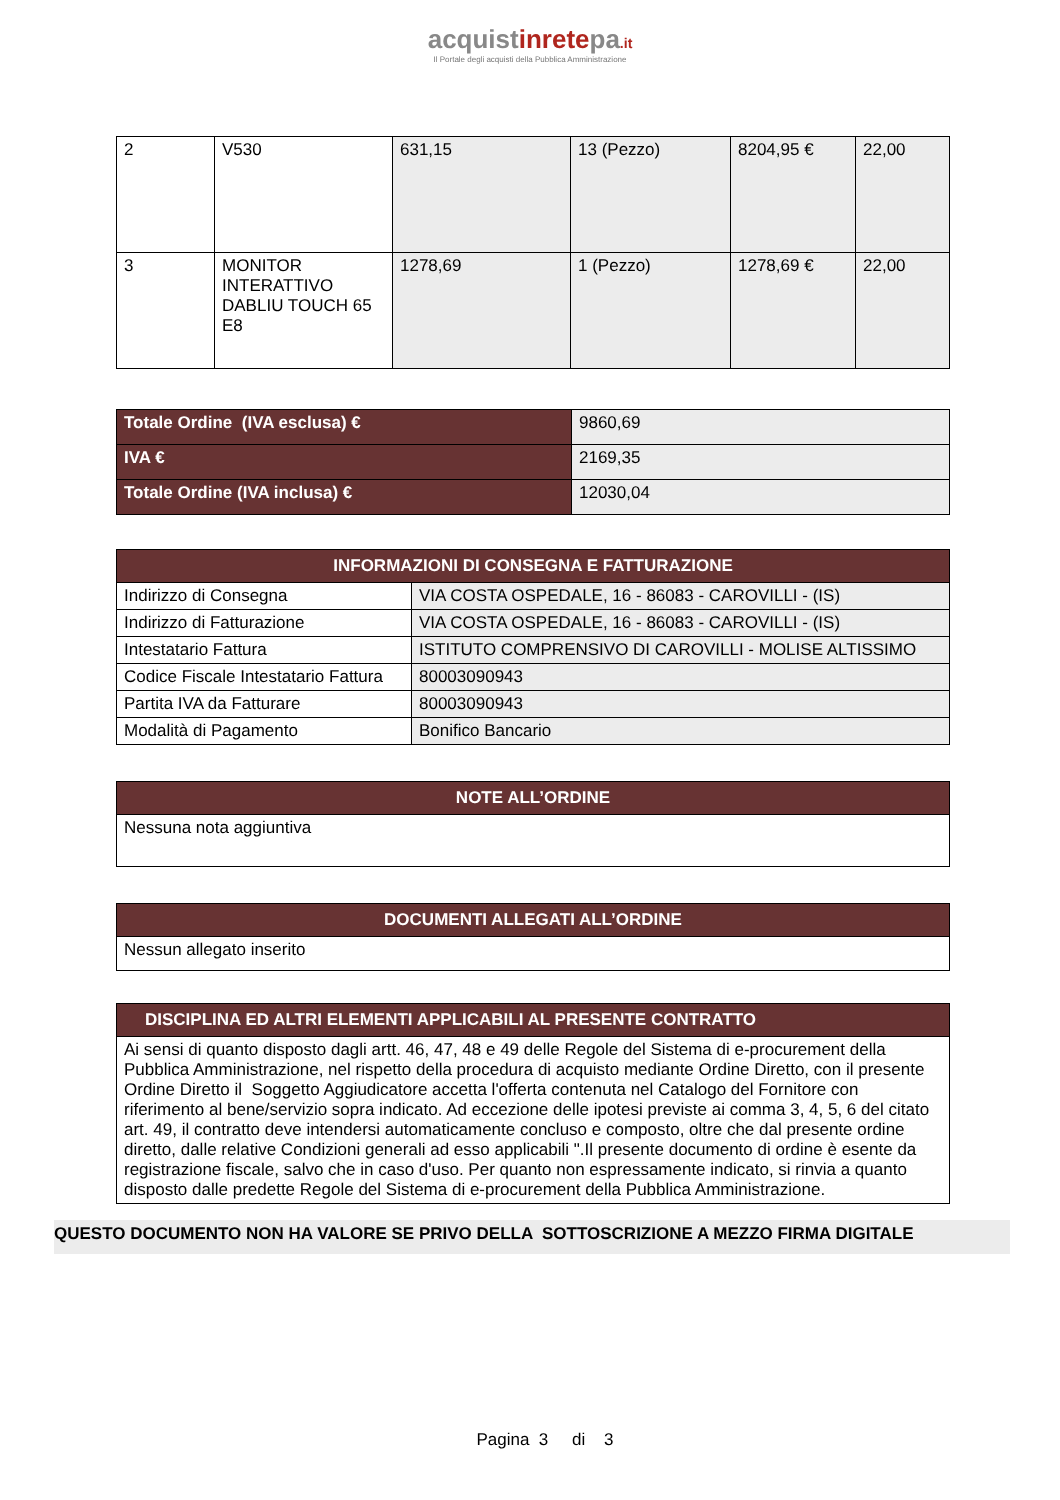acquistinretepa.it
Il Portale degli acquisti della Pubblica Amministrazione
| 2 | V530 | 631,15 | 13 (Pezzo) | 8204,95 € | 22,00 |
| 3 | MONITOR INTERATTIVO DABLIU TOUCH 65 E8 | 1278,69 | 1 (Pezzo) | 1278,69 € | 22,00 |
| Totale Ordine (IVA esclusa) € | 9860,69 |
| IVA € | 2169,35 |
| Totale Ordine (IVA inclusa) € | 12030,04 |
| INFORMAZIONI DI CONSEGNA E FATTURAZIONE | |
| --- | --- |
| Indirizzo di Consegna | VIA COSTA OSPEDALE, 16 - 86083 - CAROVILLI - (IS) |
| Indirizzo di Fatturazione | VIA COSTA OSPEDALE, 16 - 86083 - CAROVILLI - (IS) |
| Intestatario Fattura | ISTITUTO COMPRENSIVO DI CAROVILLI - MOLISE ALTISSIMO |
| Codice Fiscale Intestatario Fattura | 80003090943 |
| Partita IVA da Fatturare | 80003090943 |
| Modalità di Pagamento | Bonifico Bancario |
| NOTE ALL’ORDINE |
| --- |
| Nessuna nota aggiuntiva |
| DOCUMENTI ALLEGATI ALL’ORDINE |
| --- |
| Nessun allegato inserito |
| DISCIPLINA ED ALTRI ELEMENTI APPLICABILI AL PRESENTE CONTRATTO |
| --- |
| Ai sensi di quanto disposto dagli artt. 46, 47, 48 e 49 delle Regole del Sistema di e-procurement della Pubblica Amministrazione, nel rispetto della procedura di acquisto mediante Ordine Diretto, con il presente Ordine Diretto il Soggetto Aggiudicatore accetta l'offerta contenuta nel Catalogo del Fornitore con riferimento al bene/servizio sopra indicato. Ad eccezione delle ipotesi previste ai comma 3, 4, 5, 6 del citato art. 49, il contratto deve intendersi automaticamente concluso e composto, oltre che dal presente ordine diretto, dalle relative Condizioni generali ad esso applicabili ".Il presente documento di ordine è esente da registrazione fiscale, salvo che in caso d'uso. Per quanto non espressamente indicato, si rinvia a quanto disposto dalle predette Regole del Sistema di e-procurement della Pubblica Amministrazione. |
QUESTO DOCUMENTO NON HA VALORE SE PRIVO DELLA SOTTOSCRIZIONE A MEZZO FIRMA DIGITALE
Pagina 3 di 3